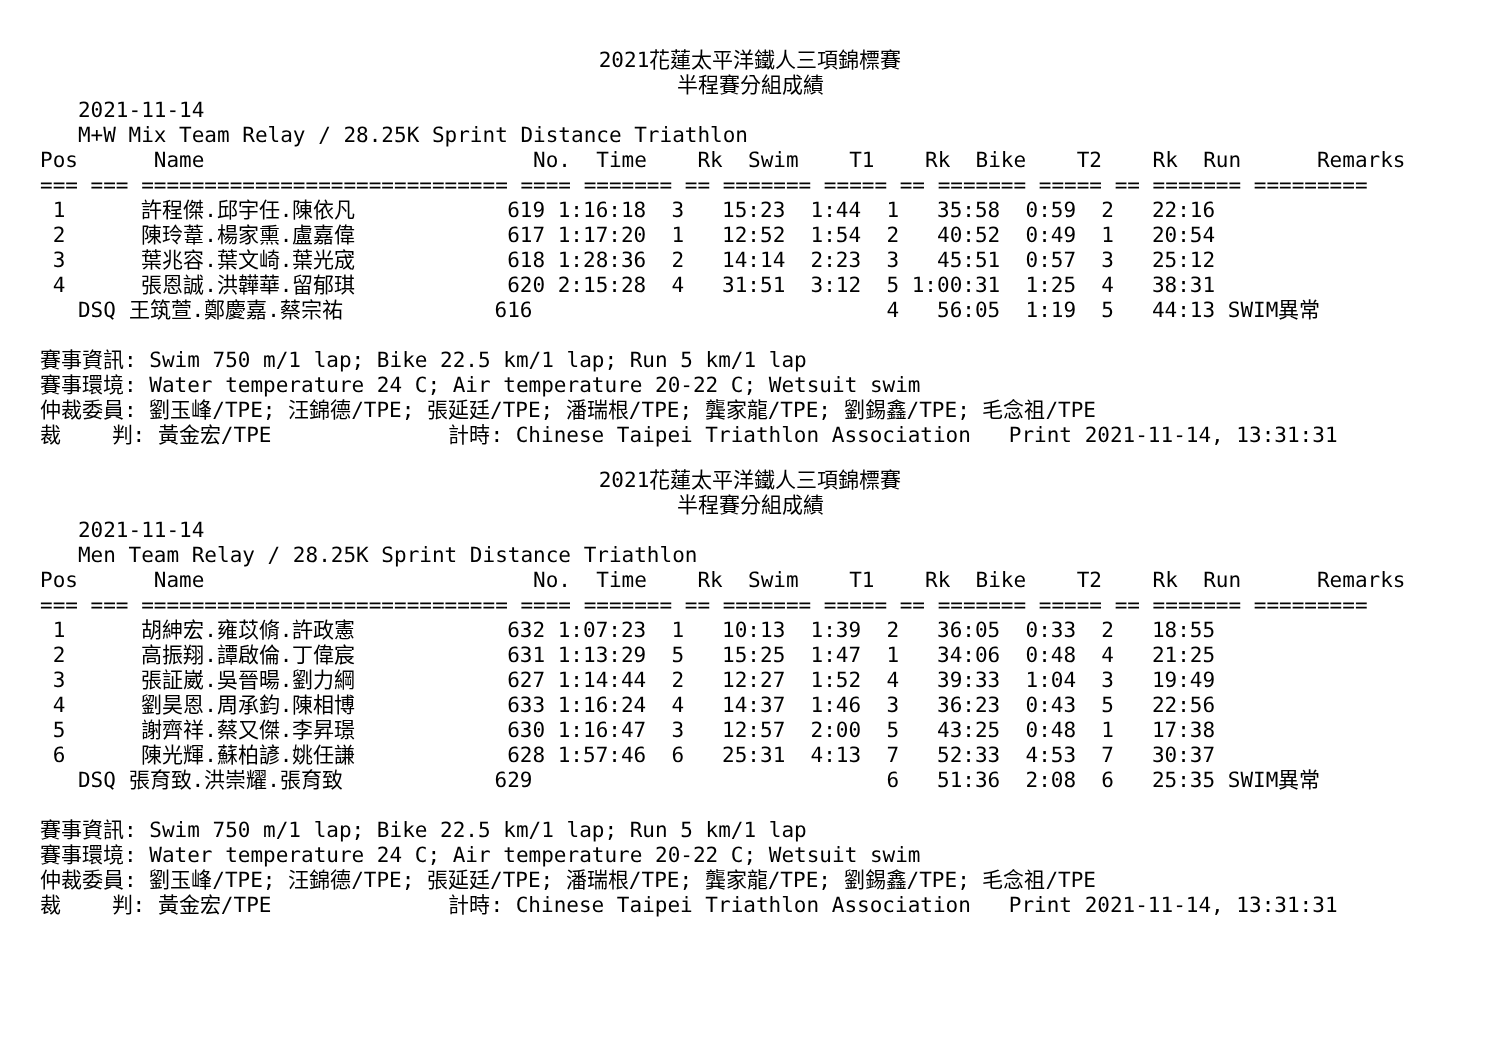2021花蓮太平洋鐵人三項錦標賽
半程賽分組成績
   2021-11-14
   M+W Mix Team Relay / 28.25K Sprint Distance Triathlon
Pos      Name                          No.  Time    Rk  Swim    T1    Rk  Bike    T2    Rk  Run      Remarks
=== === ============================= ==== ======= == ======= ===== == ======= ===== == ======= =========
 1      許程傑.邱宇任.陳依凡            619 1:16:18  3   15:23  1:44  1   35:58  0:59  2   22:16
 2      陳玲葦.楊家熏.盧嘉偉            617 1:17:20  1   12:52  1:54  2   40:52  0:49  1   20:54
 3      葉兆容.葉文崎.葉光宬            618 1:28:36  2   14:14  2:23  3   45:51  0:57  3   25:12
 4      張恩誠.洪韡華.留郁琪            620 2:15:28  4   31:51  3:12  5 1:00:31  1:25  4   38:31
   DSQ 王筑萱.鄭慶嘉.蔡宗祐            616                            4   56:05  1:19  5   44:13 SWIM異常

賽事資訊: Swim 750 m/1 lap; Bike 22.5 km/1 lap; Run 5 km/1 lap
賽事環境: Water temperature 24 C; Air temperature 20-22 C; Wetsuit swim
仲裁委員: 劉玉峰/TPE; 汪錦德/TPE; 張延廷/TPE; 潘瑞根/TPE; 龔家龍/TPE; 劉錫鑫/TPE; 毛念祖/TPE
裁    判: 黃金宏/TPE              計時: Chinese Taipei Triathlon Association   Print 2021-11-14, 13:31:31
2021花蓮太平洋鐵人三項錦標賽
半程賽分組成績
   2021-11-14
   Men Team Relay / 28.25K Sprint Distance Triathlon
Pos      Name                          No.  Time    Rk  Swim    T1    Rk  Bike    T2    Rk  Run      Remarks
=== === ============================= ==== ======= == ======= ===== == ======= ===== == ======= =========
 1      胡紳宏.雍苡脩.許政憲            632 1:07:23  1   10:13  1:39  2   36:05  0:33  2   18:55
 2      高振翔.譚啟倫.丁偉宸            631 1:13:29  5   15:25  1:47  1   34:06  0:48  4   21:25
 3      張証崴.吳晉暘.劉力綱            627 1:14:44  2   12:27  1:52  4   39:33  1:04  3   19:49
 4      劉昊恩.周承鈞.陳相博            633 1:16:24  4   14:37  1:46  3   36:23  0:43  5   22:56
 5      謝齊祥.蔡又傑.李昇璟            630 1:16:47  3   12:57  2:00  5   43:25  0:48  1   17:38
 6      陳光輝.蘇柏諺.姚任謙            628 1:57:46  6   25:31  4:13  7   52:33  4:53  7   30:37
   DSQ 張育致.洪崇耀.張育致            629                            6   51:36  2:08  6   25:35 SWIM異常

賽事資訊: Swim 750 m/1 lap; Bike 22.5 km/1 lap; Run 5 km/1 lap
賽事環境: Water temperature 24 C; Air temperature 20-22 C; Wetsuit swim
仲裁委員: 劉玉峰/TPE; 汪錦德/TPE; 張延廷/TPE; 潘瑞根/TPE; 龔家龍/TPE; 劉錫鑫/TPE; 毛念祖/TPE
裁    判: 黃金宏/TPE              計時: Chinese Taipei Triathlon Association   Print 2021-11-14, 13:31:31